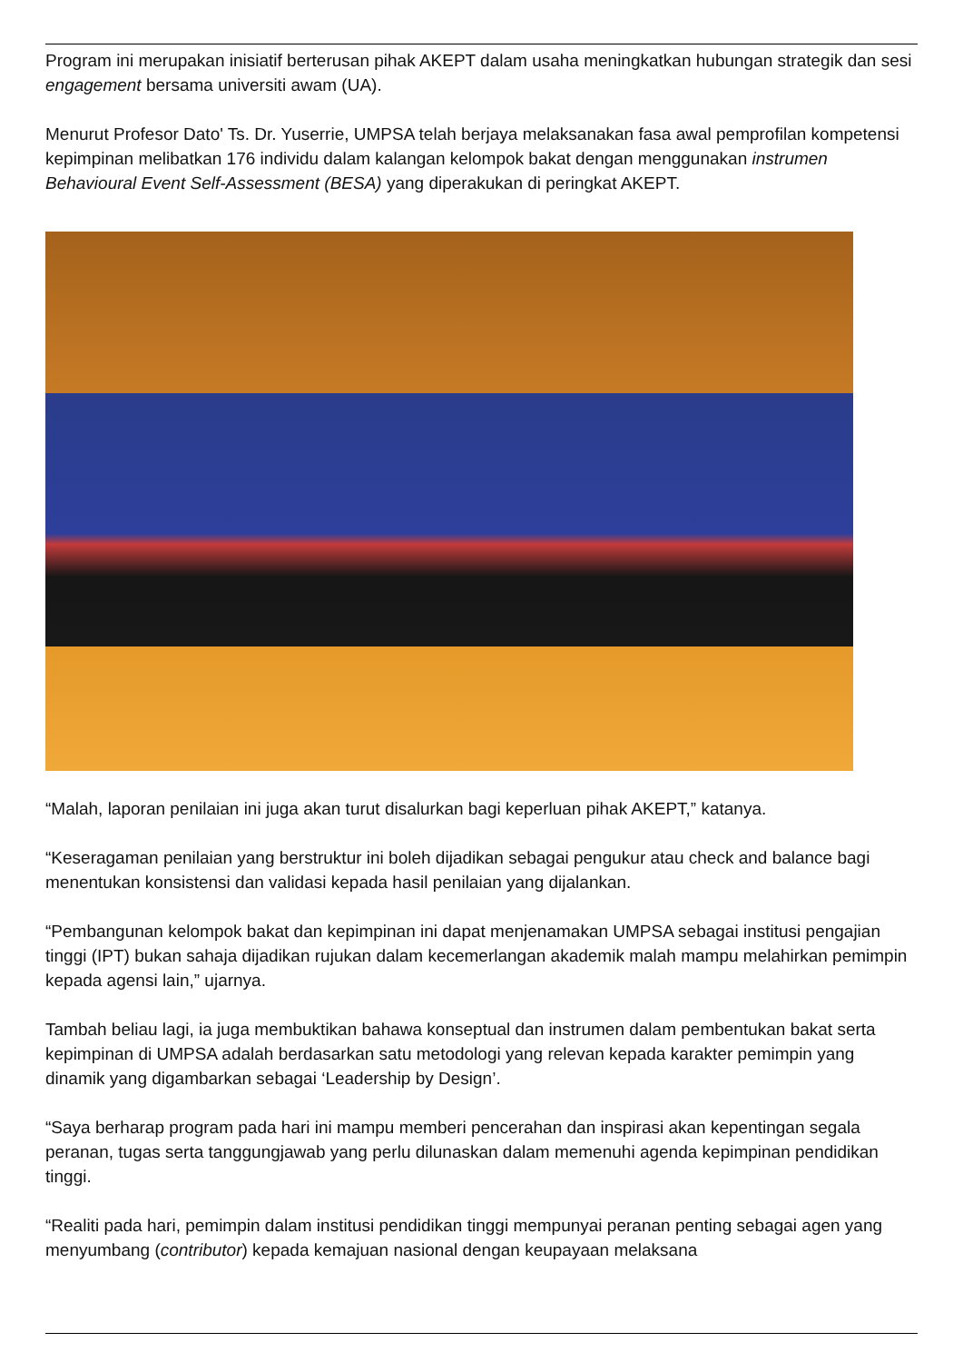Program ini merupakan inisiatif berterusan pihak AKEPT dalam usaha meningkatkan hubungan strategik dan sesi engagement bersama universiti awam (UA).
Menurut Profesor Dato' Ts. Dr. Yuserrie, UMPSA telah berjaya melaksanakan fasa awal pemprofilan kompetensi kepimpinan melibatkan 176 individu dalam kalangan kelompok bakat dengan menggunakan instrumen Behavioural Event Self-Assessment (BESA) yang diperakukan di peringkat AKEPT.
“Malah, laporan penilaian ini juga akan turut disalurkan bagi keperluan pihak AKEPT,” katanya.
“Keseragaman penilaian yang berstruktur ini boleh dijadikan sebagai pengukur atau check and balance bagi menentukan konsistensi dan validasi kepada hasil penilaian yang dijalankan.
“Pembangunan kelompok bakat dan kepimpinan ini dapat menjenamakan UMPSA sebagai institusi pengajian tinggi (IPT) bukan sahaja dijadikan rujukan dalam kecemerlangan akademik malah mampu melahirkan pemimpin kepada agensi lain,” ujarnya.
Tambah beliau lagi, ia juga membuktikan bahawa konseptual dan instrumen dalam pembentukan bakat serta kepimpinan di UMPSA adalah berdasarkan satu metodologi yang relevan kepada karakter pemimpin yang dinamik yang digambarkan sebagai ‘Leadership by Design’.
“Saya berharap program pada hari ini mampu memberi pencerahan dan inspirasi akan kepentingan segala peranan, tugas serta tanggungjawab yang perlu dilunaskan dalam memenuhi agenda kepimpinan pendidikan tinggi.
“Realiti pada hari, pemimpin dalam institusi pendidikan tinggi mempunyai peranan penting sebagai agen yang menyumbang (contributor) kepada kemajuan nasional dengan keupayaan melaksana